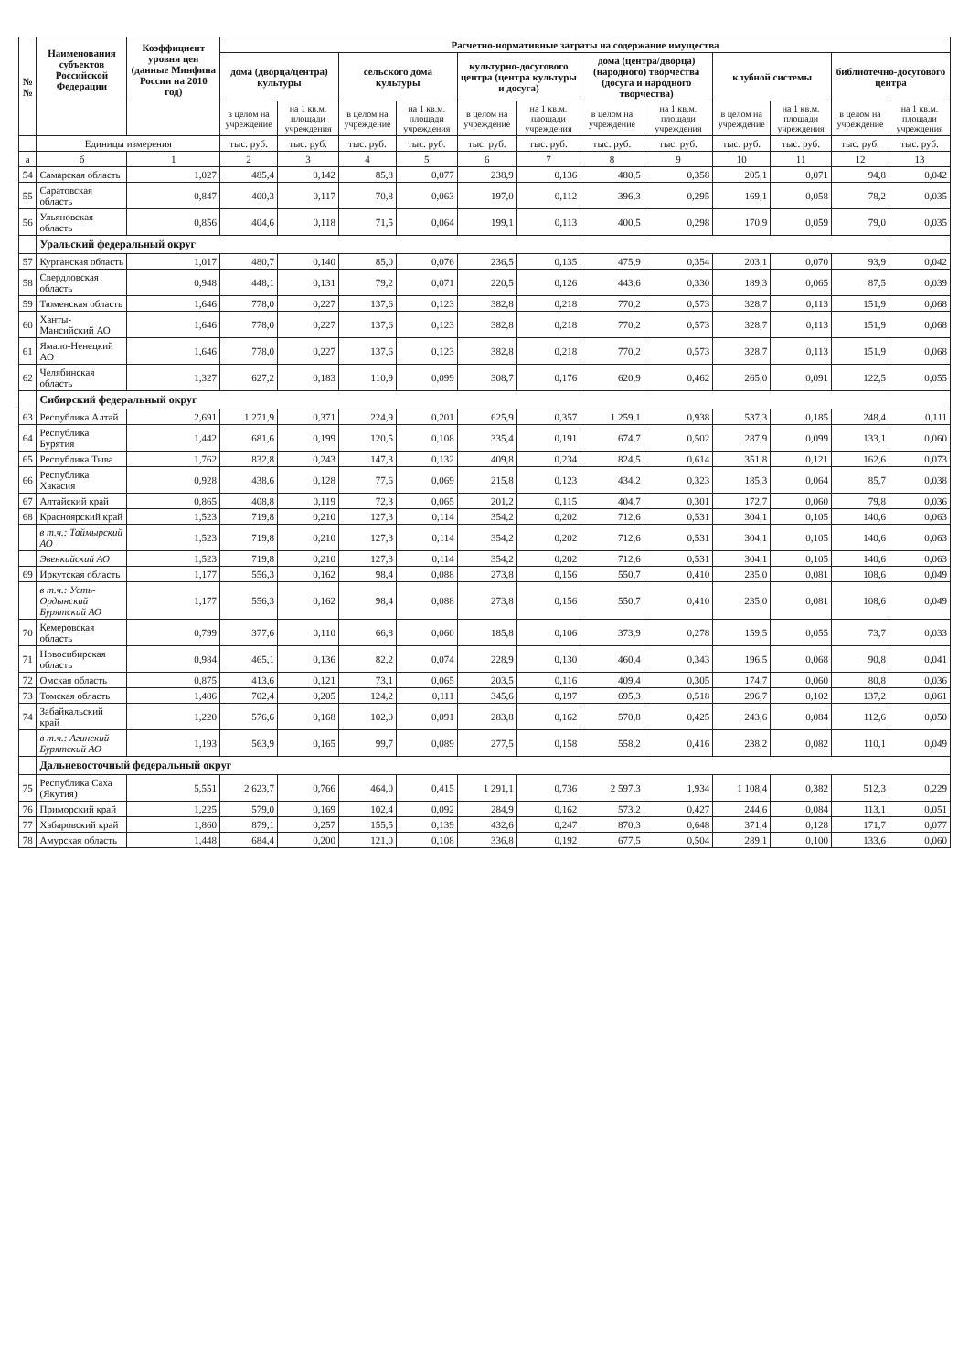| № № | Наименования субъектов Российской Федерации | Коэффициент уровня цен (данные Минфина России на 2010 год) | Расчетно-нормативные затраты на содержание имущества | | | | | | | | | | | |
| --- | --- | --- | --- | --- | --- | --- | --- | --- | --- | --- | --- | --- | --- | --- |
| | | | дома (дворца/центра) культуры | | сельского дома культуры | | культурно-досугового центра (центра культуры и досуга) | | дома (центра/дворца) (народного) творчества (досуга и народного творчества) | | клубной системы | | библиотечно-досугового центра | |
| | | | в целом на учреждение | на 1 кв.м. площади учреждения | в целом на учреждение | на 1 кв.м. площади учреждения | в целом на учреждение | на 1 кв.м. площади учреждения | в целом на учреждение | на 1 кв.м. площади учреждения | в целом на учреждение | на 1 кв.м. площади учреждения | в целом на учреждение | на 1 кв.м. площади учреждения |
| | Единицы измерения | | тыс. руб. | тыс. руб. | тыс. руб. | тыс. руб. | тыс. руб. | тыс. руб. | тыс. руб. | тыс. руб. | тыс. руб. | тыс. руб. | тыс. руб. | тыс. руб. |
| а | б | 1 | 2 | 3 | 4 | 5 | 6 | 7 | 8 | 9 | 10 | 11 | 12 | 13 |
| 54 | Самарская область | 1,027 | 485,4 | 0,142 | 85,8 | 0,077 | 238,9 | 0,136 | 480,5 | 0,358 | 205,1 | 0,071 | 94,8 | 0,042 |
| 55 | Саратовская область | 0,847 | 400,3 | 0,117 | 70,8 | 0,063 | 197,0 | 0,112 | 396,3 | 0,295 | 169,1 | 0,058 | 78,2 | 0,035 |
| 56 | Ульяновская область | 0,856 | 404,6 | 0,118 | 71,5 | 0,064 | 199,1 | 0,113 | 400,5 | 0,298 | 170,9 | 0,059 | 79,0 | 0,035 |
| | Уральский федеральный округ | | | | | | | | | | | | | |
| 57 | Курганская область | 1,017 | 480,7 | 0,140 | 85,0 | 0,076 | 236,5 | 0,135 | 475,9 | 0,354 | 203,1 | 0,070 | 93,9 | 0,042 |
| 58 | Свердловская область | 0,948 | 448,1 | 0,131 | 79,2 | 0,071 | 220,5 | 0,126 | 443,6 | 0,330 | 189,3 | 0,065 | 87,5 | 0,039 |
| 59 | Тюменская область | 1,646 | 778,0 | 0,227 | 137,6 | 0,123 | 382,8 | 0,218 | 770,2 | 0,573 | 328,7 | 0,113 | 151,9 | 0,068 |
| 60 | Ханты-Мансийский АО | 1,646 | 778,0 | 0,227 | 137,6 | 0,123 | 382,8 | 0,218 | 770,2 | 0,573 | 328,7 | 0,113 | 151,9 | 0,068 |
| 61 | Ямало-Ненецкий АО | 1,646 | 778,0 | 0,227 | 137,6 | 0,123 | 382,8 | 0,218 | 770,2 | 0,573 | 328,7 | 0,113 | 151,9 | 0,068 |
| 62 | Челябинская область | 1,327 | 627,2 | 0,183 | 110,9 | 0,099 | 308,7 | 0,176 | 620,9 | 0,462 | 265,0 | 0,091 | 122,5 | 0,055 |
| | Сибирский федеральный округ | | | | | | | | | | | | | |
| 63 | Республика Алтай | 2,691 | 1 271,9 | 0,371 | 224,9 | 0,201 | 625,9 | 0,357 | 1 259,1 | 0,938 | 537,3 | 0,185 | 248,4 | 0,111 |
| 64 | Республика Бурятия | 1,442 | 681,6 | 0,199 | 120,5 | 0,108 | 335,4 | 0,191 | 674,7 | 0,502 | 287,9 | 0,099 | 133,1 | 0,060 |
| 65 | Республика Тыва | 1,762 | 832,8 | 0,243 | 147,3 | 0,132 | 409,8 | 0,234 | 824,5 | 0,614 | 351,8 | 0,121 | 162,6 | 0,073 |
| 66 | Республика Хакасия | 0,928 | 438,6 | 0,128 | 77,6 | 0,069 | 215,8 | 0,123 | 434,2 | 0,323 | 185,3 | 0,064 | 85,7 | 0,038 |
| 67 | Алтайский край | 0,865 | 408,8 | 0,119 | 72,3 | 0,065 | 201,2 | 0,115 | 404,7 | 0,301 | 172,7 | 0,060 | 79,8 | 0,036 |
| 68 | Красноярский край | 1,523 | 719,8 | 0,210 | 127,3 | 0,114 | 354,2 | 0,202 | 712,6 | 0,531 | 304,1 | 0,105 | 140,6 | 0,063 |
| | в т.ч.: Таймырский АО | 1,523 | 719,8 | 0,210 | 127,3 | 0,114 | 354,2 | 0,202 | 712,6 | 0,531 | 304,1 | 0,105 | 140,6 | 0,063 |
| | Эвенкийский АО | 1,523 | 719,8 | 0,210 | 127,3 | 0,114 | 354,2 | 0,202 | 712,6 | 0,531 | 304,1 | 0,105 | 140,6 | 0,063 |
| 69 | Иркутская область | 1,177 | 556,3 | 0,162 | 98,4 | 0,088 | 273,8 | 0,156 | 550,7 | 0,410 | 235,0 | 0,081 | 108,6 | 0,049 |
| | в т.ч.: Усть-Ордынский Бурятский АО | 1,177 | 556,3 | 0,162 | 98,4 | 0,088 | 273,8 | 0,156 | 550,7 | 0,410 | 235,0 | 0,081 | 108,6 | 0,049 |
| 70 | Кемеровская область | 0,799 | 377,6 | 0,110 | 66,8 | 0,060 | 185,8 | 0,106 | 373,9 | 0,278 | 159,5 | 0,055 | 73,7 | 0,033 |
| 71 | Новосибирская область | 0,984 | 465,1 | 0,136 | 82,2 | 0,074 | 228,9 | 0,130 | 460,4 | 0,343 | 196,5 | 0,068 | 90,8 | 0,041 |
| 72 | Омская область | 0,875 | 413,6 | 0,121 | 73,1 | 0,065 | 203,5 | 0,116 | 409,4 | 0,305 | 174,7 | 0,060 | 80,8 | 0,036 |
| 73 | Томская область | 1,486 | 702,4 | 0,205 | 124,2 | 0,111 | 345,6 | 0,197 | 695,3 | 0,518 | 296,7 | 0,102 | 137,2 | 0,061 |
| 74 | Забайкальский край | 1,220 | 576,6 | 0,168 | 102,0 | 0,091 | 283,8 | 0,162 | 570,8 | 0,425 | 243,6 | 0,084 | 112,6 | 0,050 |
| | в т.ч.: Агинский Бурятский АО | 1,193 | 563,9 | 0,165 | 99,7 | 0,089 | 277,5 | 0,158 | 558,2 | 0,416 | 238,2 | 0,082 | 110,1 | 0,049 |
| | Дальневосточный федеральный округ | | | | | | | | | | | | | |
| 75 | Республика Саха (Якутия) | 5,551 | 2 623,7 | 0,766 | 464,0 | 0,415 | 1 291,1 | 0,736 | 2 597,3 | 1,934 | 1 108,4 | 0,382 | 512,3 | 0,229 |
| 76 | Приморский край | 1,225 | 579,0 | 0,169 | 102,4 | 0,092 | 284,9 | 0,162 | 573,2 | 0,427 | 244,6 | 0,084 | 113,1 | 0,051 |
| 77 | Хабаровский край | 1,860 | 879,1 | 0,257 | 155,5 | 0,139 | 432,6 | 0,247 | 870,3 | 0,648 | 371,4 | 0,128 | 171,7 | 0,077 |
| 78 | Амурская область | 1,448 | 684,4 | 0,200 | 121,0 | 0,108 | 336,8 | 0,192 | 677,5 | 0,504 | 289,1 | 0,100 | 133,6 | 0,060 |